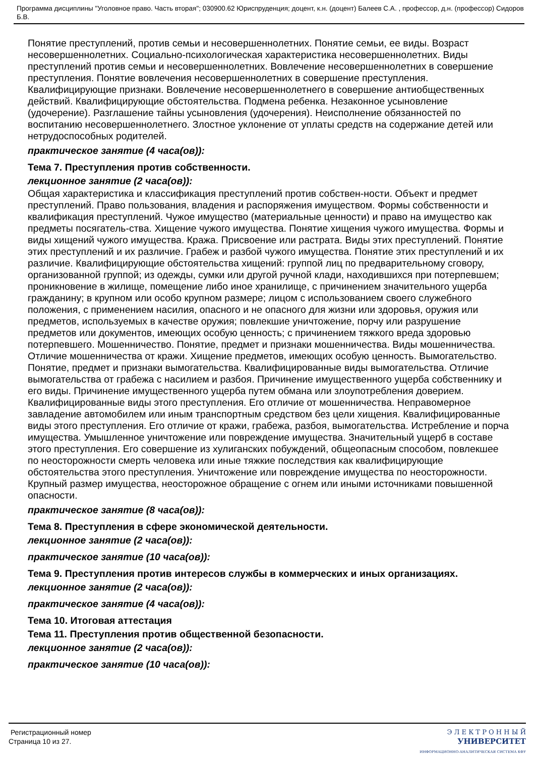Программа дисциплины "Уголовное право. Часть вторая"; 030900.62 Юриспруденция; доцент, к.н. (доцент) Балеев С.А. , профессор, д.н. (профессор) Сидоров Б.В.
Понятие преступлений, против семьи и несовершеннолетних. Понятие семьи, ее виды. Возраст несовершеннолетних. Социально-психологическая характеристика несовершеннолетних. Виды преступлений против семьи и несовершеннолетних. Вовлечение несовершеннолетних в совершение преступления. Понятие вовлечения несовершеннолетних в совершение преступления. Квалифицирующие признаки. Вовлечение несовершеннолетнего в совершение антиобщественных действий. Квалифицирующие обстоятельства. Подмена ребенка. Незаконное усыновление (удочерение). Разглашение тайны усыновления (удочерения). Неисполнение обязанностей по воспитанию несовершеннолетнего. Злостное уклонение от уплаты средств на содержание детей или нетрудоспособных родителей.
практическое занятие (4 часа(ов)):
Тема 7. Преступления против собственности.
лекционное занятие (2 часа(ов)):
Общая характеристика и классификация преступлений против собствен-ности. Объект и предмет преступлений. Право пользования, владения и распоряжения имуществом. Формы собственности и квалификация преступлений. Чужое имущество (материальные ценности) и право на имущество как предметы посягатель-ства. Хищение чужого имущества. Понятие хищения чужого имущества. Формы и виды хищений чужого имущества. Кража. Присвоение или растрата. Виды этих преступлений. Понятие этих преступлений и их различие. Грабеж и разбой чужого имущества. Понятие этих преступлений и их различие. Квалифицирующие обстоятельства хищений: группой лиц по предварительному сговору, организованной группой; из одежды, сумки или другой ручной клади, находившихся при потерпевшем; проникновение в жилище, помещение либо иное хранилище, с причинением значительного ущерба гражданину; в крупном или особо крупном размере; лицом с использованием своего служебного положения, с применением насилия, опасного и не опасного для жизни или здоровья, оружия или предметов, используемых в качестве оружия; повлекшие уничтожение, порчу или разрушение предметов или документов, имеющих особую ценность; с причинением тяжкого вреда здоровью потерпевшего. Мошенничество. Понятие, предмет и признаки мошенничества. Виды мошенничества. Отличие мошенничества от кражи. Хищение предметов, имеющих особую ценность. Вымогательство. Понятие, предмет и признаки вымогательства. Квалифицированные виды вымогательства. Отличие вымогательства от грабежа с насилием и разбоя. Причинение имущественного ущерба собственнику и его виды. Причинение имущественного ущерба путем обмана или злоупотребления доверием. Квалифицированные виды этого преступления. Его отличие от мошенничества. Неправомерное завладение автомобилем или иным транспортным средством без цели хищения. Квалифицированные виды этого преступления. Его отличие от кражи, грабежа, разбоя, вымогательства. Истребление и порча имущества. Умышленное уничтожение или повреждение имущества. Значительный ущерб в составе этого преступления. Его совершение из хулиганских побуждений, общеопасным способом, повлекшее по неосторожности смерть человека или иные тяжкие последствия как квалифицирующие обстоятельства этого преступления. Уничтожение или повреждение имущества по неосторожности. Крупный размер имущества, неосторожное обращение с огнем или иными источниками повышенной опасности.
практическое занятие (8 часа(ов)):
Тема 8. Преступления в сфере экономической деятельности.
лекционное занятие (2 часа(ов)):
практическое занятие (10 часа(ов)):
Тема 9. Преступления против интересов службы в коммерческих и иных организациях.
лекционное занятие (2 часа(ов)):
практическое занятие (4 часа(ов)):
Тема 10. Итоговая аттестация
Тема 11. Преступления против общественной безопасности.
лекционное занятие (2 часа(ов)):
практическое занятие (10 часа(ов)):
Регистрационный номер
Страница 10 из 27.
Э Л Е К Т Р О Н Н Ы Й
УНИВЕРСИТЕТ
ИНФОРМАЦИОННО-АНАЛИТИЧЕСКАЯ СИСТЕМА КФУ